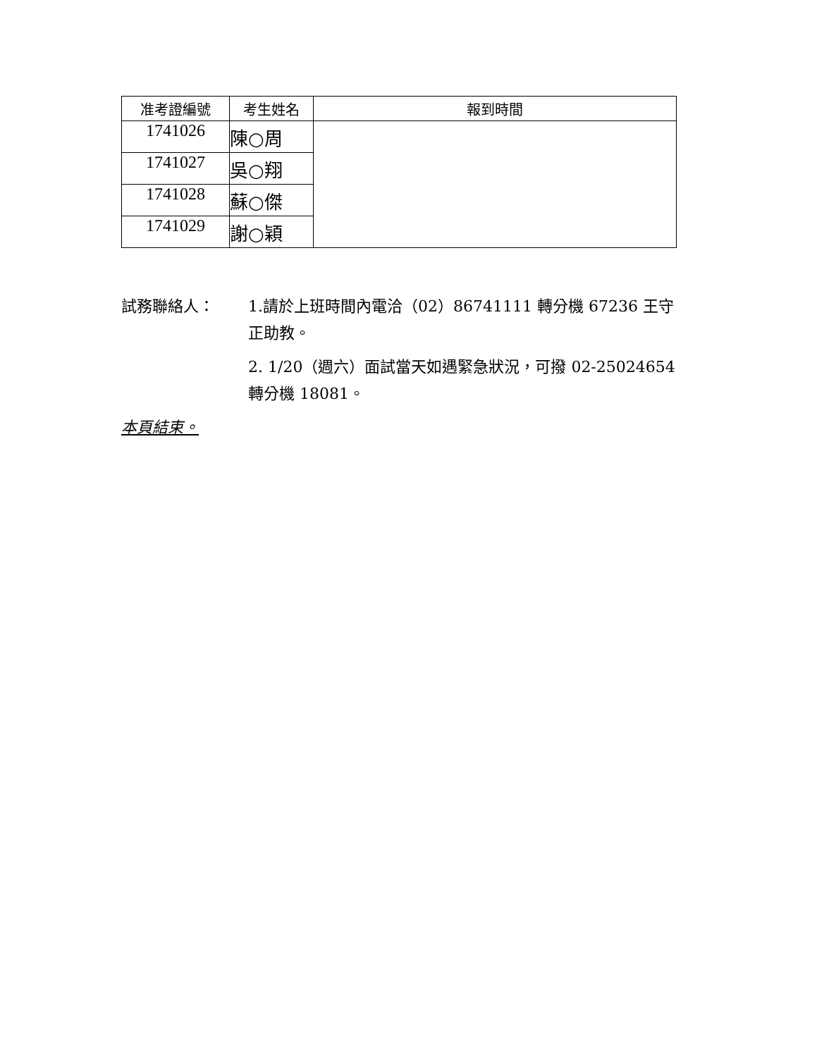| 准考證編號 | 考生姓名 | 報到時間 |
| --- | --- | --- |
| 1741026 | 陳○周 | |
| 1741027 | 吳○翔 | |
| 1741028 | 蘇○傑 | |
| 1741029 | 謝○穎 | |
試務聯絡人： 1.請於上班時間內電洽（02）86741111 轉分機 67236 王守正助教。
2. 1/20（週六）面試當天如遇緊急狀況，可撥 02-25024654 轉分機 18081。
本頁結束。